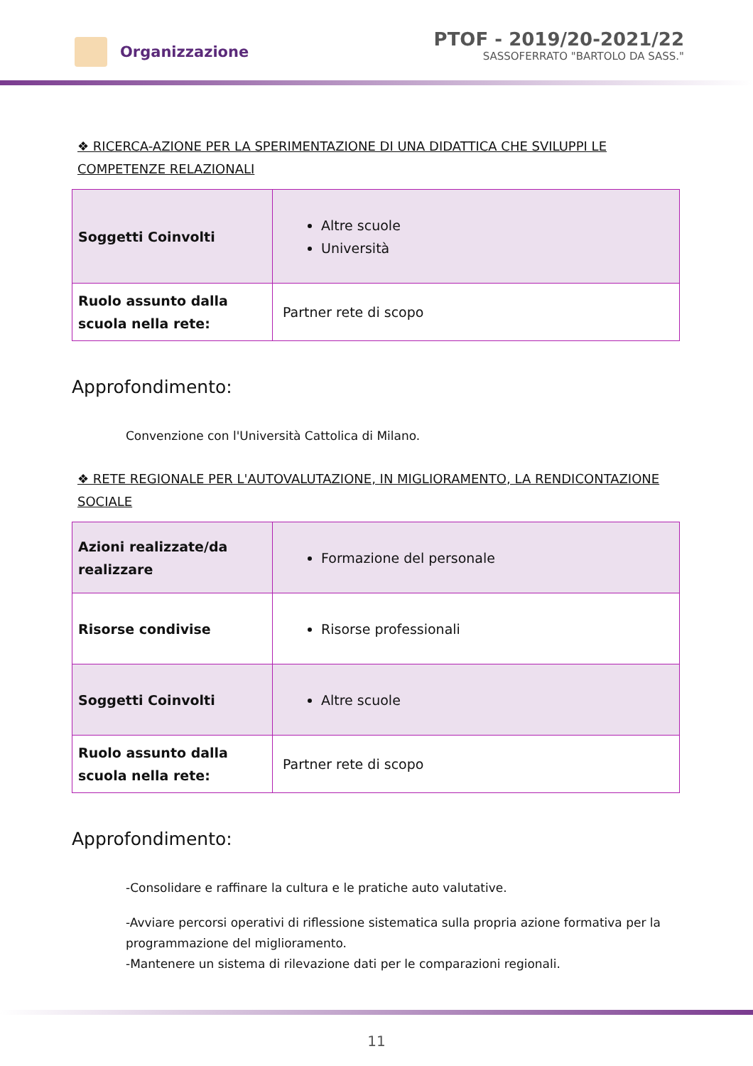Organizzazione
PTOF - 2019/20-2021/22
SASSOFERRATO "BARTOLO DA SASS."
❖ RICERCA-AZIONE PER LA SPERIMENTAZIONE DI UNA DIDATTICA CHE SVILUPPI LE COMPETENZE RELAZIONALI
| Soggetti Coinvolti | Altre scuole Università |
| Ruolo assunto dalla scuola nella rete: | Partner rete di scopo |
Approfondimento:
Convenzione con l'Università Cattolica di Milano.
❖ RETE REGIONALE PER L'AUTOVALUTAZIONE, IN MIGLIORAMENTO, LA RENDICONTAZIONE SOCIALE
| Azioni realizzate/da realizzare | Formazione del personale |
| Risorse condivise | Risorse professionali |
| Soggetti Coinvolti | Altre scuole |
| Ruolo assunto dalla scuola nella rete: | Partner rete di scopo |
Approfondimento:
-Consolidare e raffinare la cultura e le pratiche auto valutative.
-Avviare percorsi operativi di riflessione sistematica sulla propria azione formativa per la programmazione del miglioramento.
-Mantenere un sistema di rilevazione dati per le comparazioni regionali.
11